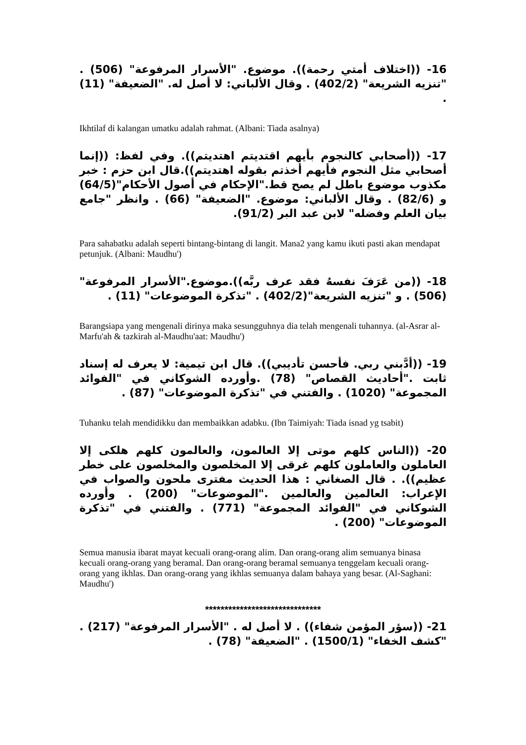16- ((اختلاف أمتي رحمة)). موضوع. "الأسرار المرفوعة" (506) . "تنزيه الشريعة" (402/2) . وقال الألباني: لا أصل له. "الضعيفة" (11) .
Ikhtilaf di kalangan umatku adalah rahmat. (Albani: Tiada asalnya)
17- ((أصحابي كالنجوم بأيهم اقتديتم اهتديتم)). وفي لفظ: ((إنما أصحابي مثل النجوم فأيهم أخذتم بقوله اهتديتم)).قال ابن حزم : خبر مكذوب موضوع باطل لم يصح قط."الإحكام في أصول الأحكام"(64/5) و (82/6) . وقال الألباني: موضوع. "الضعيفة" (66) . وانظر "جامع بيان العلم وفضله" لابن عبد البر (91/2).
Para sahabatku adalah seperti bintang-bintang di langit. Mana2 yang kamu ikuti pasti akan mendapat petunjuk. (Albani: Maudhu')
18- ((من عَرَفَ نفسهُ فقد عرف ربَّه)).موضوع."الأسرار المرفوعة" (506) . و "تنزيه الشريعة"(402/2) . "تذكرة الموضوعات" (11) .
Barangsiapa yang mengenali dirinya maka sesungguhnya dia telah mengenali tuhannya. (al-Asrar al-Marfu'ah & tazkirah al-Maudhu'aat: Maudhu')
19- ((أدَّبني ربي. فأحسن تأديبي)). قال ابن تيمية: لا يعرف له إسناد ثابت ."أحاديث القصاص" (78) .وأورده الشوكاني في "الفوائد المجموعة" (1020) . والفتني في "تذكرة الموضوعات" (87) .
Tuhanku telah mendidikku dan membaikkan adabku. (Ibn Taimiyah: Tiada isnad yg tsabit)
20- ((الناس كلهم موتى إلا العالمون، والعالمون كلهم هلكى إلا العاملون والعاملون كلهم غرقى إلا المخلصون والمخلصون على خطر عظيم)). . قال الصغاني : هذا الحديث مفترى ملحون والصواب في الإعراب: العالمين والعالمين ."الموضوعات" (200) . وأورده الشوكاني في "الفوائد المجموعة" (771) . والفتني في "تذكرة الموضوعات" (200) .
Semua manusia ibarat mayat kecuali orang-orang alim. Dan orang-orang alim semuanya binasa kecuali orang-orang yang beramal. Dan orang-orang beramal semuanya tenggelam kecuali orang-orang yang ikhlas. Dan orang-orang yang ikhlas semuanya dalam bahaya yang besar. (Al-Saghani: Maudhu')
******************************
21- ((سؤر المؤمن شفاء)) . لا أصل له . "الأسرار المرفوعة" (217) . "كشف الخفاء" (1500/1) . "الضعيفة" (78) .